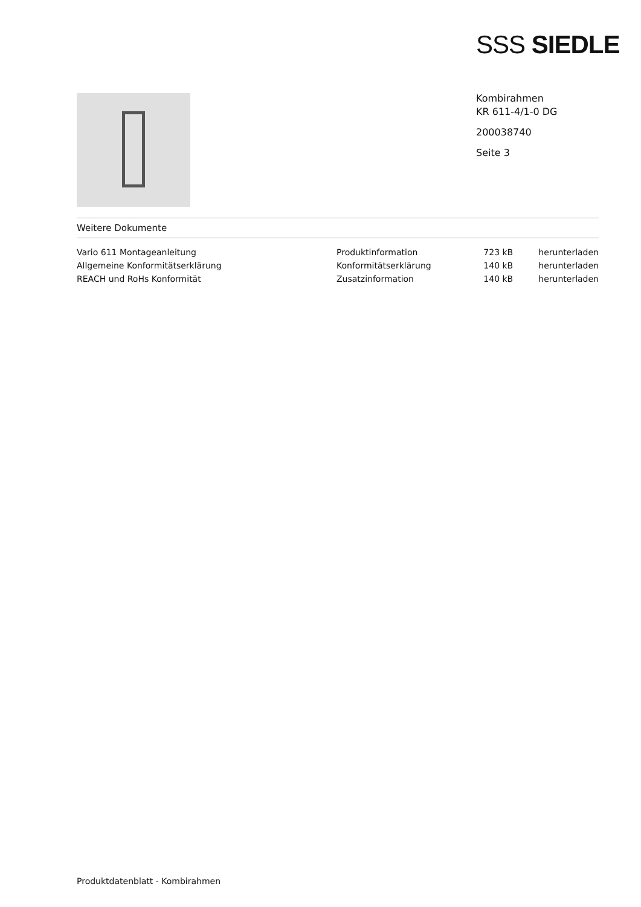SSS SIEDLE
Kombirahmen
KR 611-4/1-0 DG
200038740
Seite 3
Weitere Dokumente
| Vario 611 Montageanleitung | Produktinformation | 723 kB | herunterladen |
| Allgemeine Konformitätserklärung | Konformitätserklärung | 140 kB | herunterladen |
| REACH und RoHs Konformität | Zusatzinformation | 140 kB | herunterladen |
Produktdatenblatt - Kombirahmen